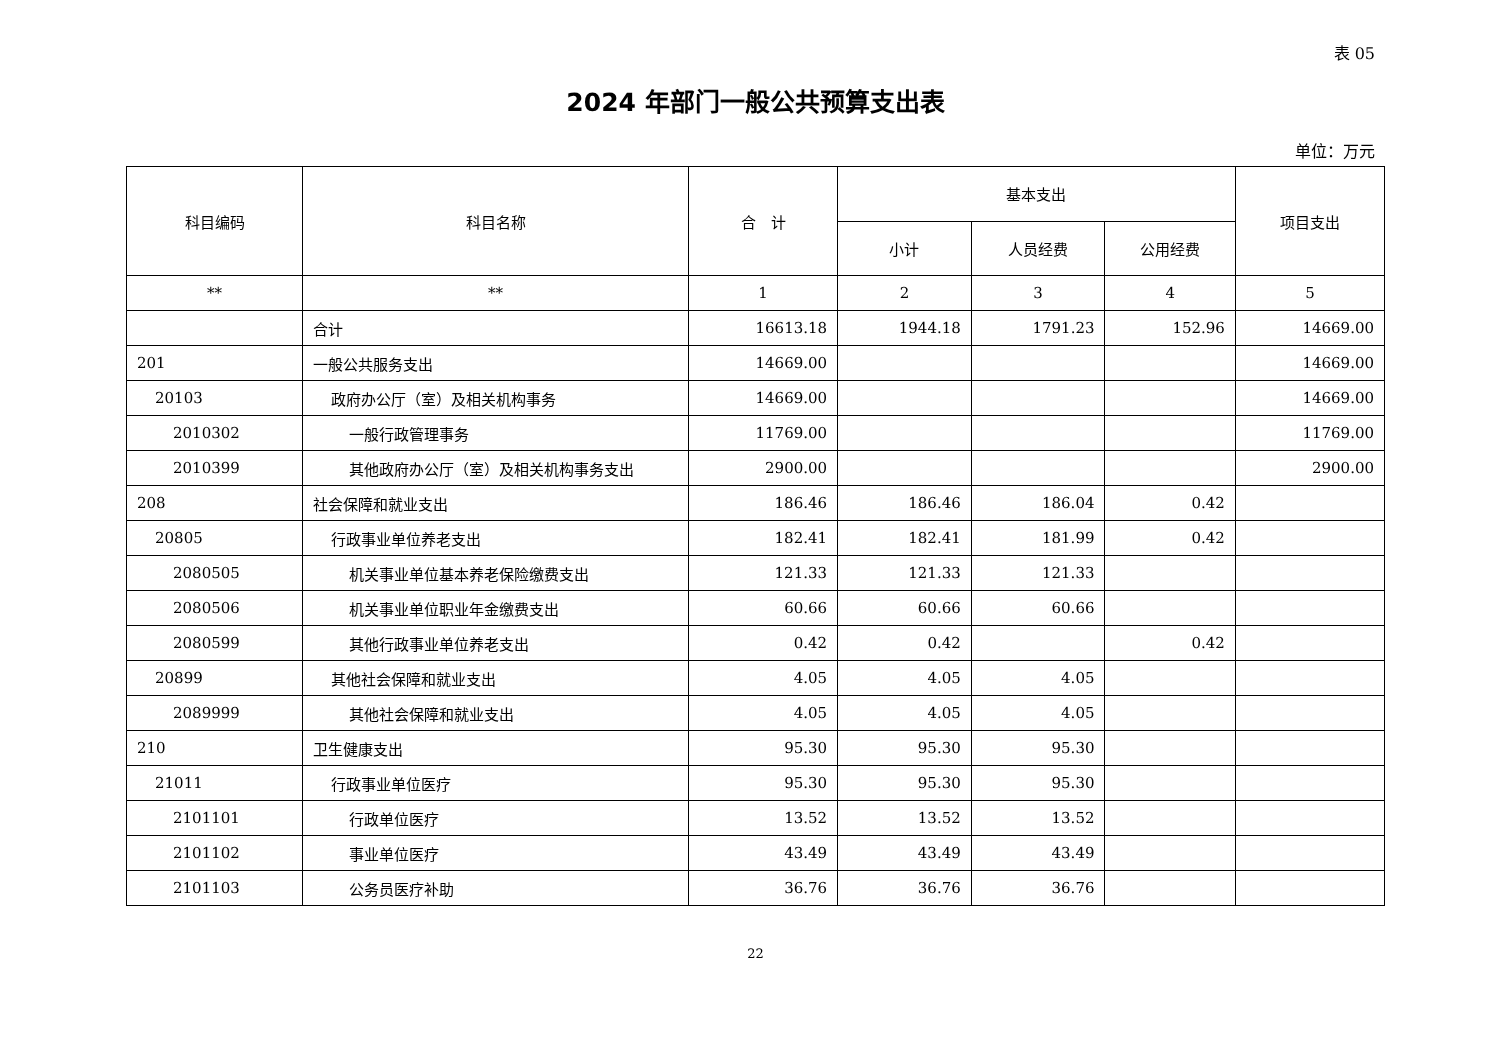表 05
2024 年部门一般公共预算支出表
单位：万元
| 科目编码 | 科目名称 | 合 计 | 基本支出 | | | 项目支出 |
| --- | --- | --- | --- | --- | --- | --- |
| | | | 小计 | 人员经费 | 公用经费 | |
| ** | ** | 1 | 2 | 3 | 4 | 5 |
| | 合计 | 16613.18 | 1944.18 | 1791.23 | 152.96 | 14669.00 |
| 201 | 一般公共服务支出 | 14669.00 | | | | 14669.00 |
| 20103 | 政府办公厅（室）及相关机构事务 | 14669.00 | | | | 14669.00 |
| 2010302 | 一般行政管理事务 | 11769.00 | | | | 11769.00 |
| 2010399 | 其他政府办公厅（室）及相关机构事务支出 | 2900.00 | | | | 2900.00 |
| 208 | 社会保障和就业支出 | 186.46 | 186.46 | 186.04 | 0.42 | |
| 20805 | 行政事业单位养老支出 | 182.41 | 182.41 | 181.99 | 0.42 | |
| 2080505 | 机关事业单位基本养老保险缴费支出 | 121.33 | 121.33 | 121.33 | | |
| 2080506 | 机关事业单位职业年金缴费支出 | 60.66 | 60.66 | 60.66 | | |
| 2080599 | 其他行政事业单位养老支出 | 0.42 | 0.42 | | 0.42 | |
| 20899 | 其他社会保障和就业支出 | 4.05 | 4.05 | 4.05 | | |
| 2089999 | 其他社会保障和就业支出 | 4.05 | 4.05 | 4.05 | | |
| 210 | 卫生健康支出 | 95.30 | 95.30 | 95.30 | | |
| 21011 | 行政事业单位医疗 | 95.30 | 95.30 | 95.30 | | |
| 2101101 | 行政单位医疗 | 13.52 | 13.52 | 13.52 | | |
| 2101102 | 事业单位医疗 | 43.49 | 43.49 | 43.49 | | |
| 2101103 | 公务员医疗补助 | 36.76 | 36.76 | 36.76 | | |
22